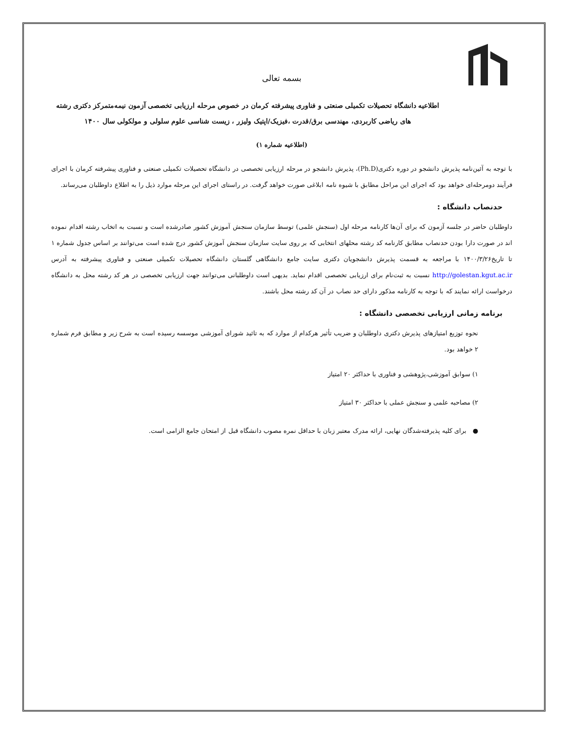بسمه تعالی
اطلاعیه دانشگاه تحصیلات تکمیلی صنعتی و فناوری پیشرفته کرمان در خصوص مرحله ارزیابی تخصصی آزمون نیمه‌متمرکز دکتری رشته های ریاضی کاربردی، مهندسی برق/قدرت ،فیزیک/اپتیک ولیزر ، زیست شناسی علوم سلولی و مولکولی سال ۱۴۰۰
(اطلاعیه شماره ۱)
با توجه به آئین‌نامه پذیرش دانشجو در دوره دکتری(Ph.D)، پذیرش دانشجو در مرحله ارزیابی تخصصی در دانشگاه تحصیلات تکمیلی صنعتی و فناوری پیشرفته کرمان با اجرای فرآیند دومرحله‌ای خواهد بود که اجرای این مراحل مطابق با شیوه نامه ابلاغی صورت خواهد گرفت. در راستای اجرای این مرحله موارد ذیل را به اطلاع داوطلبان می‌رساند.
حدنصاب دانشگاه :
داوطلبان حاضر در جلسه آزمون که برای آن‌ها کارنامه مرحله اول (سنجش علمی) توسط سازمان سنجش آموزش کشور صادرشده است و نسبت به اتخاب رشته اقدام نموده اند در صورت دارا بودن حدنصاب مطابق کارنامه کد رشته محلهای انتخابی که بر روی سایت سازمان سنجش آموزش کشور درج شده است می‌توانند بر اساس جدول شماره ۱ تا تاریخ۱۴۰۰/۳/۲۶ با مراجعه به قسمت پذیرش دانشجویان دکتری سایت جامع دانشگاهی گلستان دانشگاه تحصیلات تکمیلی صنعتی و فناوری پیشرفته به آدرس http://golestan.kgut.ac.ir نسبت به ثبت‌نام برای ارزیابی تخصصی اقدام نماید. بدیهی است داوطلبانی می‌توانند جهت ارزیابی تخصصی در هر کد رشته محل به دانشگاه درخواست ارائه نمایند که با توجه به کارنامه مذکور دارای حد نصاب در آن کد رشته محل باشند.
برنامه زمانی ارزیابی تخصصی دانشگاه :
نحوه توزیع امتیازهای پذیرش دکتری داوطلبان و ضریب تأثیر هرکدام از موارد که به تائید شورای آموزشی موسسه رسیده است به شرح زیر و مطابق فرم شماره ۲ خواهد بود.
۱) سوابق آموزشی،پژوهشی و فناوری با حداکثر ۲۰ امتیاز
۲) مصاحبه علمی و سنجش عملی با حداکثر ۳۰ امتیاز
● برای کلیه پذیرفته‌شدگان نهایی، ارائه مدرک معتبر زبان با حداقل نمره مصوب دانشگاه قبل از امتحان جامع الزامی است.